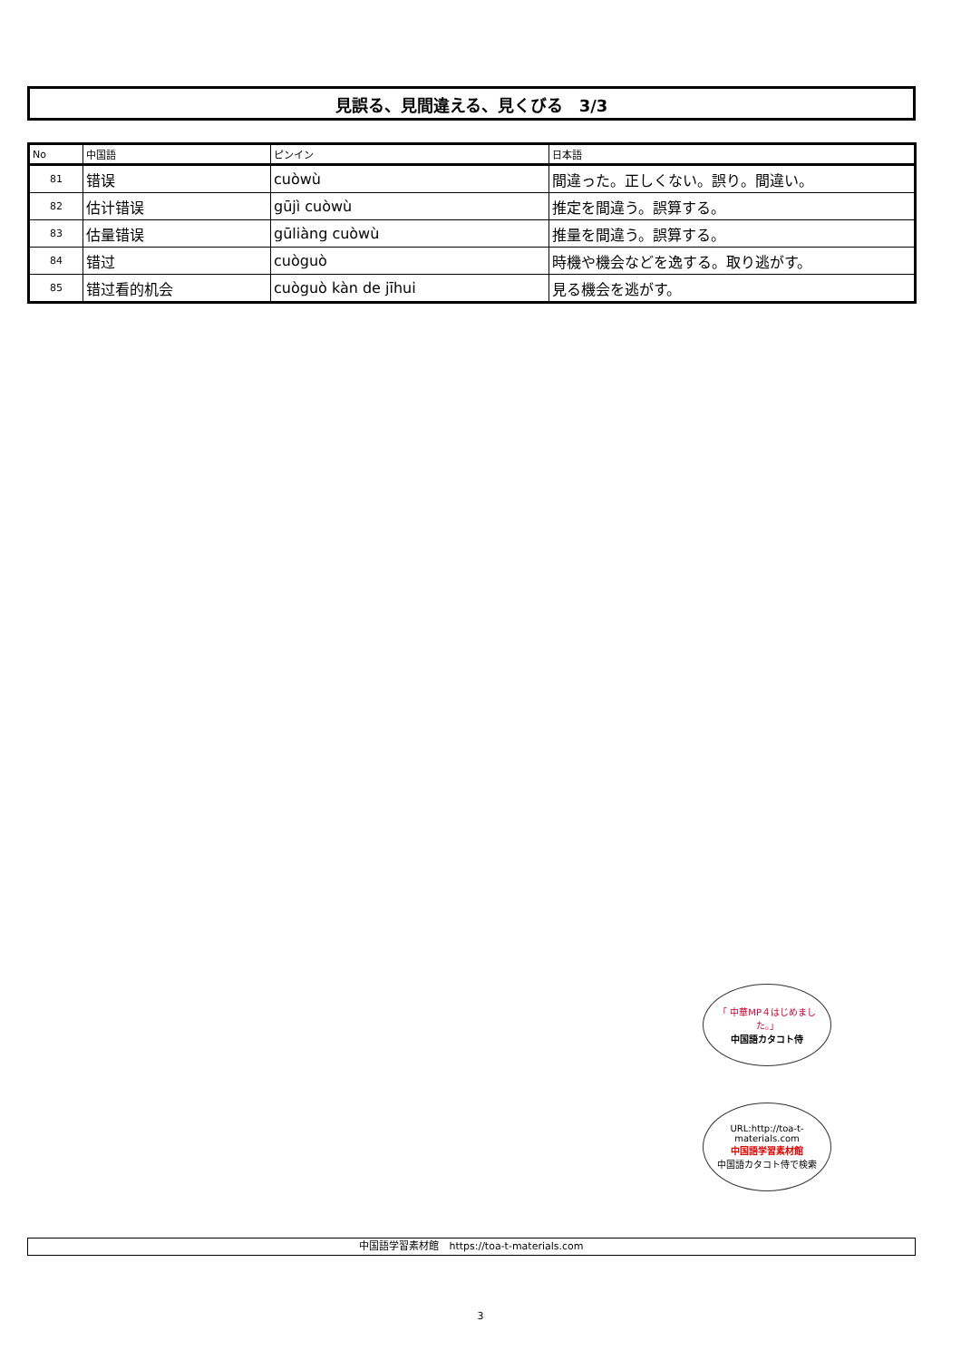見誤る、見間違える、見くびる　3/3
| No | 中国語 | ピンイン | 日本語 |
| --- | --- | --- | --- |
| 81 | 错误 | cuòwù | 間違った。正しくない。誤り。間違い。 |
| 82 | 估计错误 | gūjì cuòwù | 推定を間違う。誤算する。 |
| 83 | 估量错误 | gūliàng cuòwù | 推量を間違う。誤算する。 |
| 84 | 错过 | cuòguò | 時機や機会などを逸する。取り逃がす。 |
| 85 | 错过看的机会 | cuòguò kàn de jīhui | 見る機会を逃がす。 |
「 中華MP４はじめました。」
中国語カタコト侍
URL:http://toa-t-materials.com
中国語学習素材館
中国語カタコト侍で検索
中国語学習素材館　https://toa-t-materials.com
3